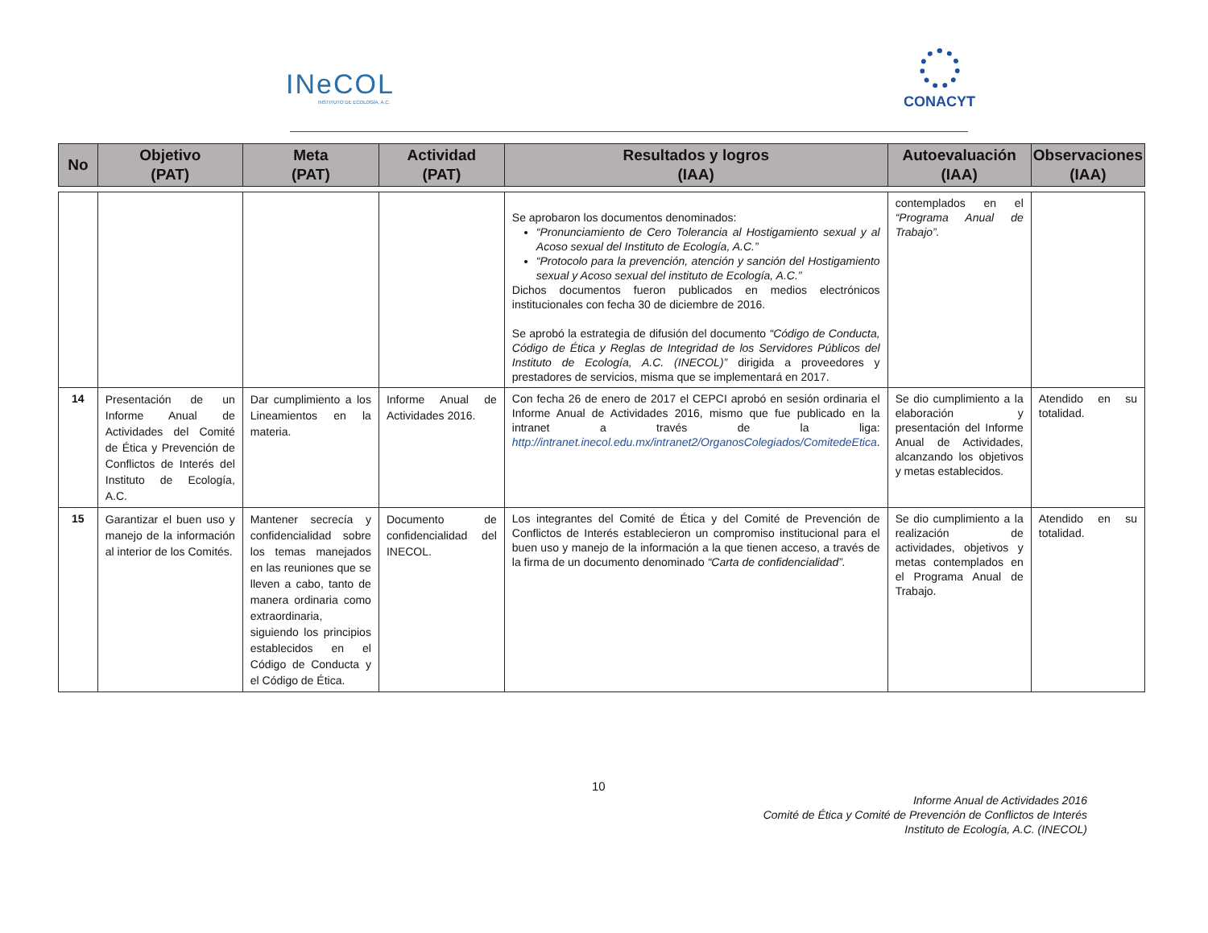INeCOL
INSTITUTO DE ECOLOGÍA, A.C.
CONACYT
| No | Objetivo (PAT) | Meta (PAT) | Actividad (PAT) | Resultados y logros (IAA) | Autoevaluación (IAA) | Observaciones (IAA) |
| --- | --- | --- | --- | --- | --- | --- |
| | | | | Se aprobaron los documentos denominados: “Pronunciamiento de Cero Tolerancia al Hostigamiento sexual y al Acoso sexual del Instituto de Ecología, A.C.” “Protocolo para la prevención, atención y sanción del Hostigamiento sexual y Acoso sexual del instituto de Ecología, A.C.” Dichos documentos fueron publicados en medios electrónicos institucionales con fecha 30 de diciembre de 2016. Se aprobó la estrategia de difusión del documento “Código de Conducta, Código de Ética y Reglas de Integridad de los Servidores Públicos del Instituto de Ecología, A.C. (INECOL)” dirigida a proveedores y prestadores de servicios, misma que se implementará en 2017. | contemplados en el “Programa Anual de Trabajo”. | |
| 14 | Presentación de un Informe Anual de Actividades del Comité de Ética y Prevención de Conflictos de Interés del Instituto de Ecología, A.C. | Dar cumplimiento a los Lineamientos en la materia. | Informe Anual de Actividades 2016. | Con fecha 26 de enero de 2017 el CEPCI aprobó en sesión ordinaria el Informe Anual de Actividades 2016, mismo que fue publicado en la intranet a través de la liga: http://intranet.inecol.edu.mx/intranet2/OrganosColegiados/ComitedeEtica . | Se dio cumplimiento a la elaboración y presentación del Informe Anual de Actividades, alcanzando los objetivos y metas establecidos. | Atendido en su totalidad. |
| 15 | Garantizar el buen uso y manejo de la información al interior de los Comités. | Mantener secrecía y confidencialidad sobre los temas manejados en las reuniones que se lleven a cabo, tanto de manera ordinaria como extraordinaria, siguiendo los principios establecidos en el Código de Conducta y el Código de Ética. | Documento de confidencialidad del INECOL. | Los integrantes del Comité de Ética y del Comité de Prevención de Conflictos de Interés establecieron un compromiso institucional para el buen uso y manejo de la información a la que tienen acceso, a través de la firma de un documento denominado “Carta de confidencialidad”. | Se dio cumplimiento a la realización de actividades, objetivos y metas contemplados en el Programa Anual de Trabajo. | Atendido en su totalidad. |
10
Informe Anual de Actividades 2016
Comité de Ética y Comité de Prevención de Conflictos de Interés
Instituto de Ecología, A.C. (INECOL)